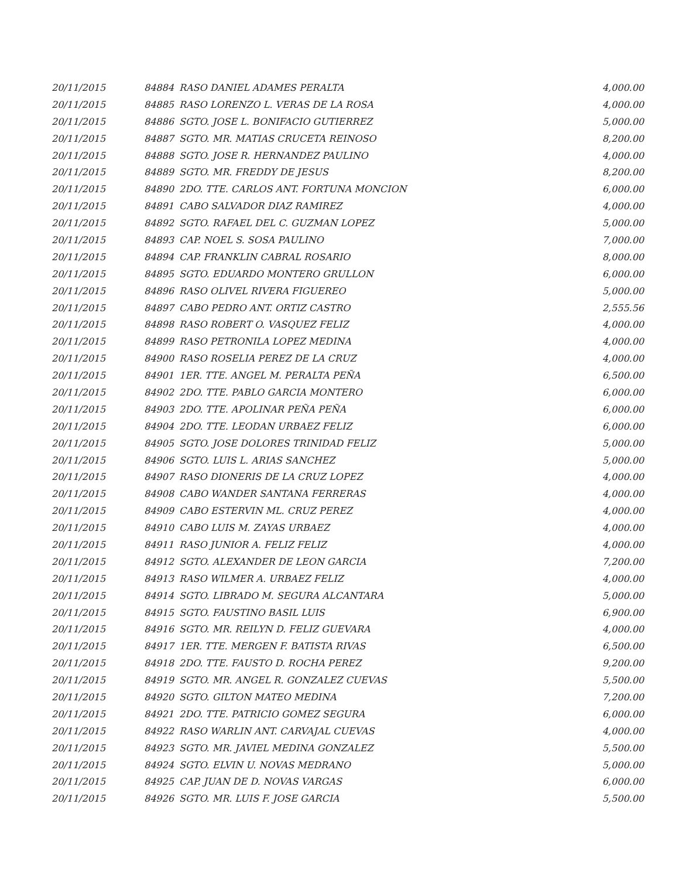| 20/11/2015 | 84884 | RASO DANIEL ADAMES PERALTA | 4,000.00 |
| 20/11/2015 | 84885 | RASO LORENZO L. VERAS DE LA ROSA | 4,000.00 |
| 20/11/2015 | 84886 | SGTO. JOSE L. BONIFACIO GUTIERREZ | 5,000.00 |
| 20/11/2015 | 84887 | SGTO. MR. MATIAS CRUCETA REINOSO | 8,200.00 |
| 20/11/2015 | 84888 | SGTO. JOSE R. HERNANDEZ PAULINO | 4,000.00 |
| 20/11/2015 | 84889 | SGTO. MR. FREDDY DE JESUS | 8,200.00 |
| 20/11/2015 | 84890 | 2DO. TTE. CARLOS ANT. FORTUNA MONCION | 6,000.00 |
| 20/11/2015 | 84891 | CABO SALVADOR DIAZ RAMIREZ | 4,000.00 |
| 20/11/2015 | 84892 | SGTO. RAFAEL DEL C. GUZMAN LOPEZ | 5,000.00 |
| 20/11/2015 | 84893 | CAP. NOEL S. SOSA PAULINO | 7,000.00 |
| 20/11/2015 | 84894 | CAP. FRANKLIN CABRAL ROSARIO | 8,000.00 |
| 20/11/2015 | 84895 | SGTO. EDUARDO MONTERO GRULLON | 6,000.00 |
| 20/11/2015 | 84896 | RASO OLIVEL RIVERA FIGUEREO | 5,000.00 |
| 20/11/2015 | 84897 | CABO PEDRO ANT. ORTIZ CASTRO | 2,555.56 |
| 20/11/2015 | 84898 | RASO ROBERT O. VASQUEZ FELIZ | 4,000.00 |
| 20/11/2015 | 84899 | RASO PETRONILA LOPEZ MEDINA | 4,000.00 |
| 20/11/2015 | 84900 | RASO ROSELIA PEREZ DE LA CRUZ | 4,000.00 |
| 20/11/2015 | 84901 | 1ER. TTE. ANGEL M. PERALTA PEÑA | 6,500.00 |
| 20/11/2015 | 84902 | 2DO. TTE. PABLO GARCIA MONTERO | 6,000.00 |
| 20/11/2015 | 84903 | 2DO. TTE. APOLINAR PEÑA PEÑA | 6,000.00 |
| 20/11/2015 | 84904 | 2DO. TTE. LEODAN URBAEZ FELIZ | 6,000.00 |
| 20/11/2015 | 84905 | SGTO. JOSE DOLORES TRINIDAD FELIZ | 5,000.00 |
| 20/11/2015 | 84906 | SGTO. LUIS L. ARIAS SANCHEZ | 5,000.00 |
| 20/11/2015 | 84907 | RASO DIONERIS DE LA CRUZ LOPEZ | 4,000.00 |
| 20/11/2015 | 84908 | CABO WANDER SANTANA FERRERAS | 4,000.00 |
| 20/11/2015 | 84909 | CABO ESTERVIN ML. CRUZ PEREZ | 4,000.00 |
| 20/11/2015 | 84910 | CABO LUIS M. ZAYAS URBAEZ | 4,000.00 |
| 20/11/2015 | 84911 | RASO JUNIOR A. FELIZ FELIZ | 4,000.00 |
| 20/11/2015 | 84912 | SGTO. ALEXANDER DE LEON GARCIA | 7,200.00 |
| 20/11/2015 | 84913 | RASO WILMER A. URBAEZ FELIZ | 4,000.00 |
| 20/11/2015 | 84914 | SGTO. LIBRADO M. SEGURA ALCANTARA | 5,000.00 |
| 20/11/2015 | 84915 | SGTO. FAUSTINO BASIL LUIS | 6,900.00 |
| 20/11/2015 | 84916 | SGTO. MR. REILYN D. FELIZ GUEVARA | 4,000.00 |
| 20/11/2015 | 84917 | 1ER. TTE. MERGEN F. BATISTA RIVAS | 6,500.00 |
| 20/11/2015 | 84918 | 2DO. TTE. FAUSTO D. ROCHA PEREZ | 9,200.00 |
| 20/11/2015 | 84919 | SGTO. MR. ANGEL R. GONZALEZ CUEVAS | 5,500.00 |
| 20/11/2015 | 84920 | SGTO. GILTON MATEO MEDINA | 7,200.00 |
| 20/11/2015 | 84921 | 2DO. TTE. PATRICIO GOMEZ SEGURA | 6,000.00 |
| 20/11/2015 | 84922 | RASO WARLIN ANT. CARVAJAL CUEVAS | 4,000.00 |
| 20/11/2015 | 84923 | SGTO. MR. JAVIEL MEDINA GONZALEZ | 5,500.00 |
| 20/11/2015 | 84924 | SGTO. ELVIN U. NOVAS MEDRANO | 5,000.00 |
| 20/11/2015 | 84925 | CAP. JUAN DE D. NOVAS VARGAS | 6,000.00 |
| 20/11/2015 | 84926 | SGTO. MR. LUIS F. JOSE GARCIA | 5,500.00 |